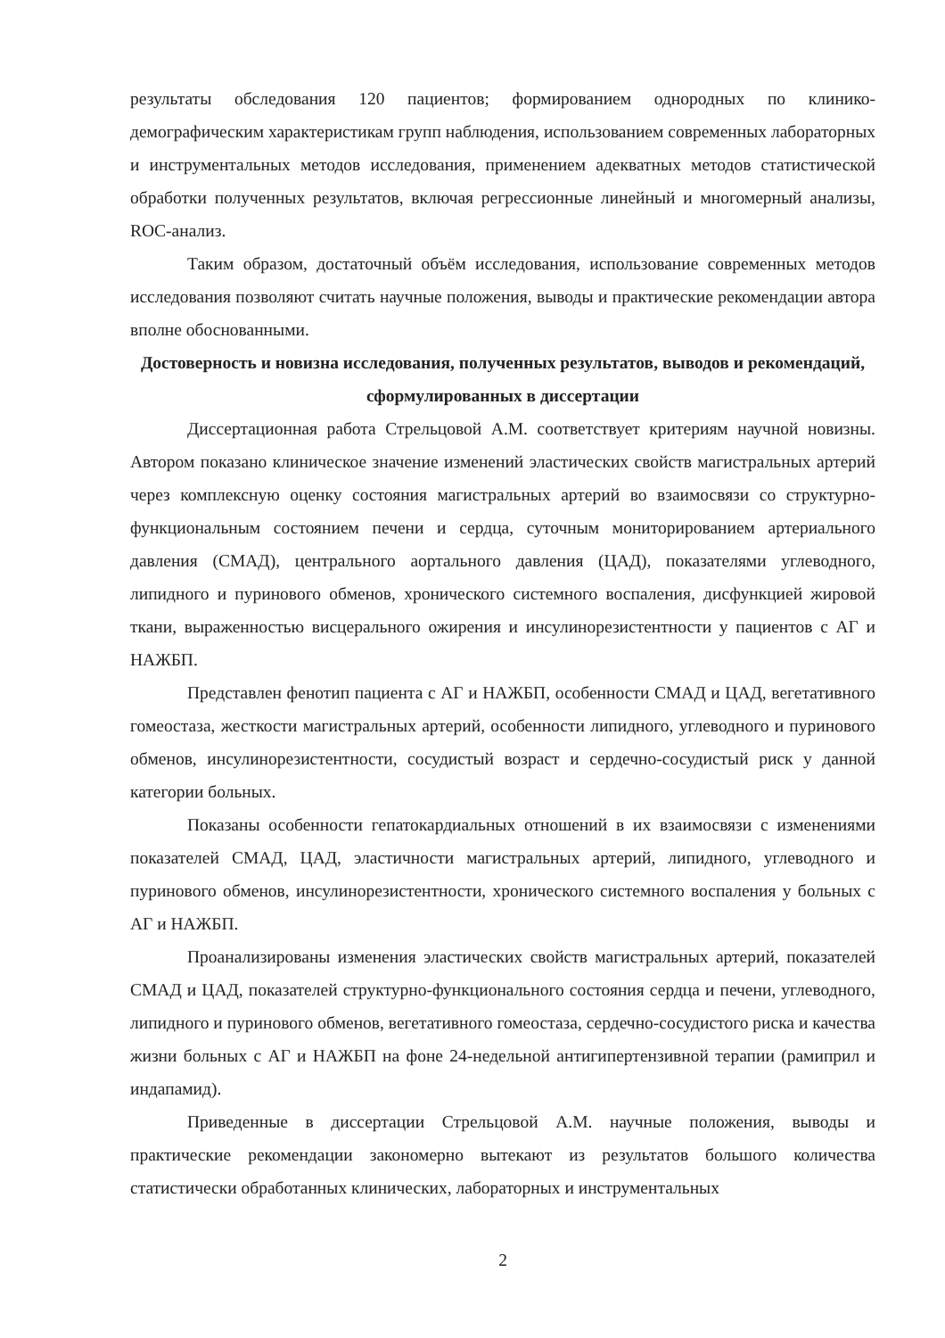результаты обследования 120 пациентов; формированием однородных по клинико-демографическим характеристикам групп наблюдения, использованием современных лабораторных и инструментальных методов исследования, применением адекватных методов статистической обработки полученных результатов, включая регрессионные линейный и многомерный анализы, ROC-анализ.
Таким образом, достаточный объём исследования, использование современных методов исследования позволяют считать научные положения, выводы и практические рекомендации автора вполне обоснованными.
Достоверность и новизна исследования, полученных результатов, выводов и рекомендаций, сформулированных в диссертации
Диссертационная работа Стрельцовой А.М. соответствует критериям научной новизны. Автором показано клиническое значение изменений эластических свойств магистральных артерий через комплексную оценку состояния магистральных артерий во взаимосвязи со структурно-функциональным состоянием печени и сердца, суточным мониторированием артериального давления (СМАД), центрального аортального давления (ЦАД), показателями углеводного, липидного и пуринового обменов, хронического системного воспаления, дисфункцией жировой ткани, выраженностью висцерального ожирения и инсулинорезистентности у пациентов с АГ и НАЖБП.
Представлен фенотип пациента с АГ и НАЖБП, особенности СМАД и ЦАД, вегетативного гомеостаза, жесткости магистральных артерий, особенности липидного, углеводного и пуринового обменов, инсулинорезистентности, сосудистый возраст и сердечно-сосудистый риск у данной категории больных.
Показаны особенности гепатокардиальных отношений в их взаимосвязи с изменениями показателей СМАД, ЦАД, эластичности магистральных артерий, липидного, углеводного и пуринового обменов, инсулинорезистентности, хронического системного воспаления у больных с АГ и НАЖБП.
Проанализированы изменения эластических свойств магистральных артерий, показателей СМАД и ЦАД, показателей структурно-функционального состояния сердца и печени, углеводного, липидного и пуринового обменов, вегетативного гомеостаза, сердечно-сосудистого риска и качества жизни больных с АГ и НАЖБП на фоне 24-недельной антигипертензивной терапии (рамиприл и индапамид).
Приведенные в диссертации Стрельцовой А.М. научные положения, выводы и практические рекомендации закономерно вытекают из результатов большого количества статистически обработанных клинических, лабораторных и инструментальных
2